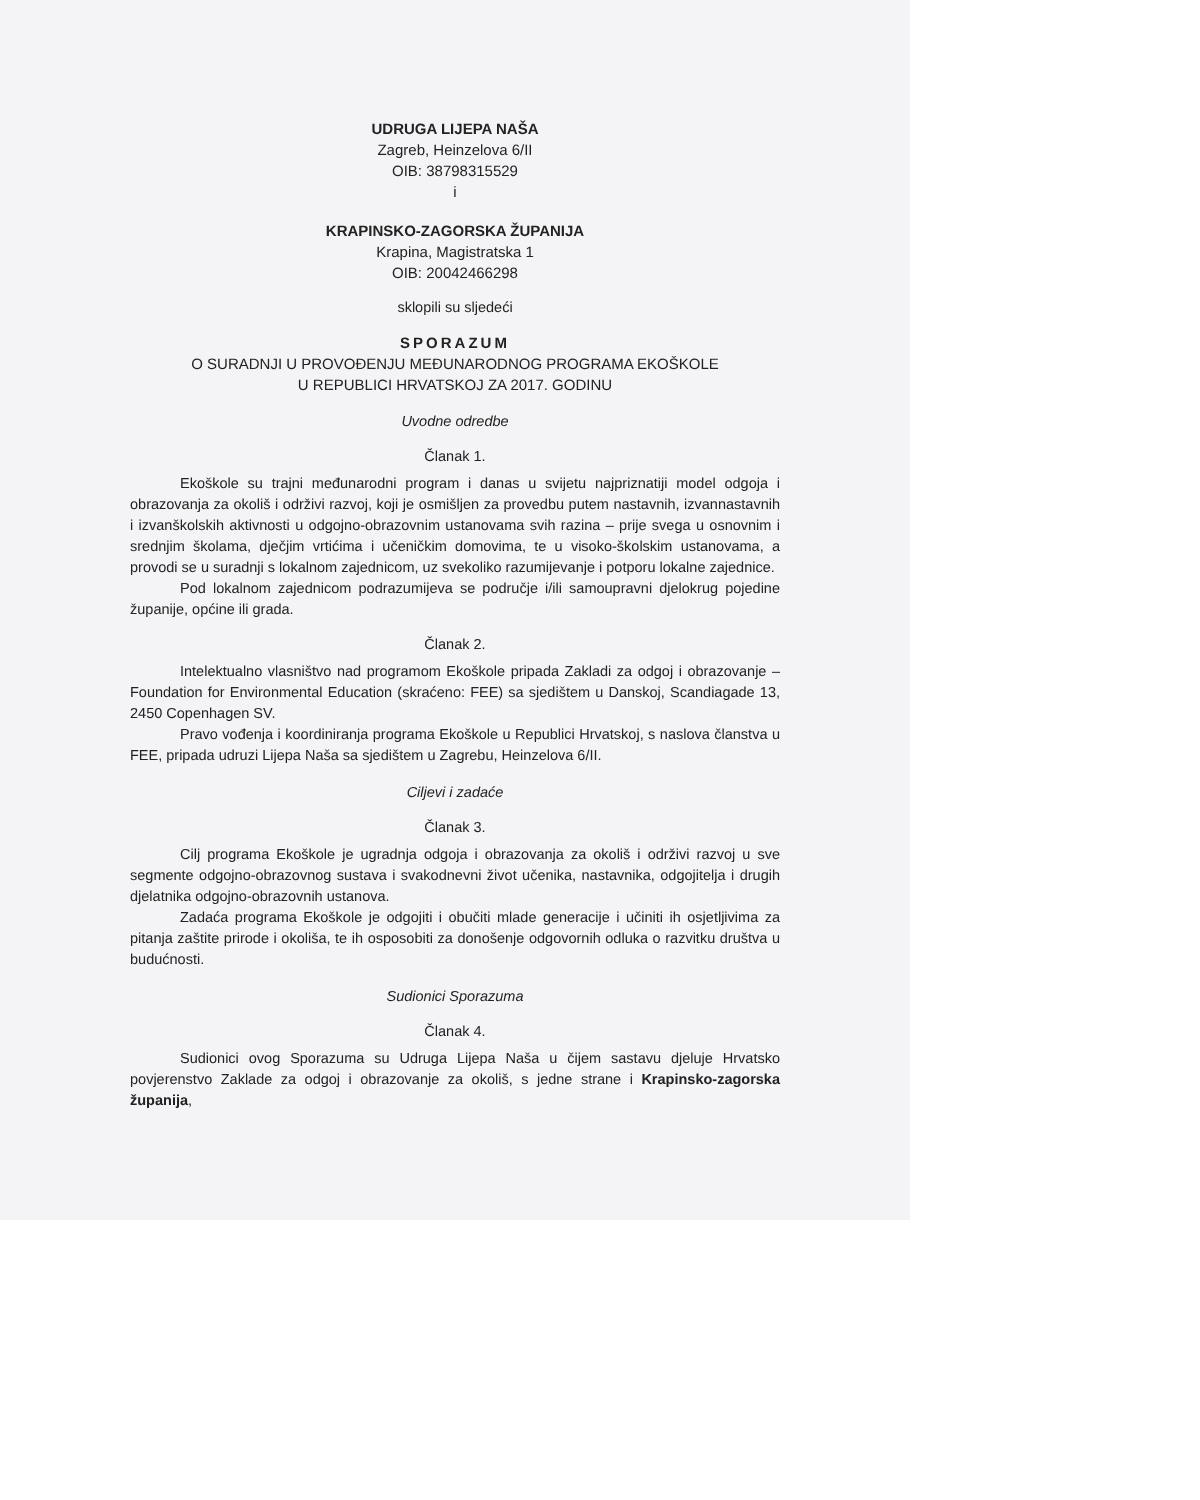UDRUGA LIJEPA NAŠA
Zagreb, Heinzelova 6/II
OIB: 38798315529
i
KRAPINSKO-ZAGORSKA ŽUPANIJA
Krapina, Magistratska 1
OIB: 20042466298
sklopili su sljedeći
SPORAZUM
O SURADNJI U PROVOĐENJU MEĐUNARODNOG PROGRAMA EKOŠKOLE
U REPUBLICI HRVATSKOJ ZA 2017. GODINU
Uvodne odredbe
Članak 1.
Ekoškole su trajni međunarodni program i danas u svijetu najpriznatiji model odgoja i obrazovanja za okoliš i održivi razvoj, koji je osmišljen za provedbu putem nastavnih, izvannastavnih i izvanškolskih aktivnosti u odgojno-obrazovnim ustanovama svih razina – prije svega u osnovnim i srednjim školama, dječjim vrtićima i učeničkim domovima, te u visoko-školskim ustanovama, a provodi se u suradnji s lokalnom zajednicom, uz svekoliko razumijevanje i potporu lokalne zajednice.
Pod lokalnom zajednicom podrazumijeva se područje i/ili samoupravni djelokrug pojedine županije, općine ili grada.
Članak 2.
Intelektualno vlasništvo nad programom Ekoškole pripada Zakladi za odgoj i obrazovanje – Foundation for Environmental Education (skraćeno: FEE) sa sjedištem u Danskoj, Scandiagade 13, 2450 Copenhagen SV.
Pravo vođenja i koordiniranja programa Ekoškole u Republici Hrvatskoj, s naslova članstva u FEE, pripada udruzi Lijepa Naša sa sjedištem u Zagrebu, Heinzelova 6/II.
Ciljevi i zadaće
Članak 3.
Cilj programa Ekoškole je ugradnja odgoja i obrazovanja za okoliš i održivi razvoj u sve segmente odgojno-obrazovnog sustava i svakodnevni život učenika, nastavnika, odgojitelja i drugih djelatnika odgojno-obrazovnih ustanova.
Zadaća programa Ekoškole je odgojiti i obučiti mlade generacije i učiniti ih osjetljivima za pitanja zaštite prirode i okoliša, te ih osposobiti za donošenje odgovornih odluka o razvitku društva u budućnosti.
Sudionici Sporazuma
Članak 4.
Sudionici ovog Sporazuma su Udruga Lijepa Naša u čijem sastavu djeluje Hrvatsko povjerenstvo Zaklade za odgoj i obrazovanje za okoliš, s jedne strane i Krapinsko-zagorska županija,